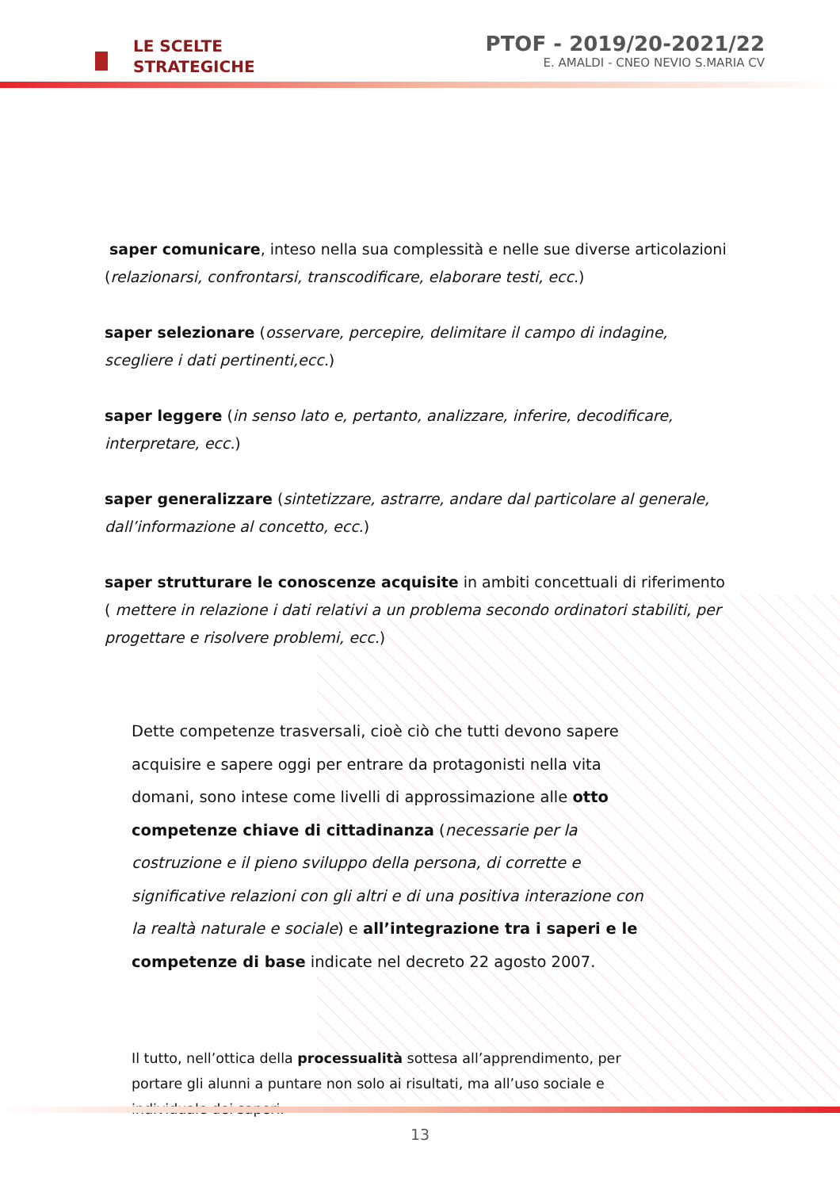LE SCELTE
STRATEGICHE
PTOF - 2019/20-2021/22
E. AMALDI - CNEO NEVIO S.MARIA CV
saper comunicare, inteso nella sua complessità e nelle sue diverse articolazioni (relazionarsi, confrontarsi, transcodificare, elaborare testi, ecc.)
saper selezionare (osservare, percepire, delimitare il campo di indagine, scegliere i dati pertinenti,ecc.)
saper leggere (in senso lato e, pertanto, analizzare, inferire, decodificare, interpretare, ecc.)
saper generalizzare (sintetizzare, astrarre, andare dal particolare al generale, dall’informazione al concetto, ecc.)
saper strutturare le conoscenze acquisite in ambiti concettuali di riferimento ( mettere in relazione i dati relativi a un problema secondo ordinatori stabiliti, per progettare e risolvere problemi, ecc.)
Dette competenze trasversali, cioè ciò che tutti devono sapere acquisire e sapere oggi per entrare da protagonisti nella vita domani, sono intese come livelli di approssimazione alle otto competenze chiave di cittadinanza (necessarie per la costruzione e il pieno sviluppo della persona, di corrette e significative relazioni con gli altri e di una positiva interazione con la realtà naturale e sociale) e all’integrazione tra i saperi e le competenze di base indicate nel decreto 22 agosto 2007.
Il tutto, nell’ottica della processualità sottesa all’apprendimento, per portare gli alunni a puntare non solo ai risultati, ma all’uso sociale e individuale dei saperi.
13